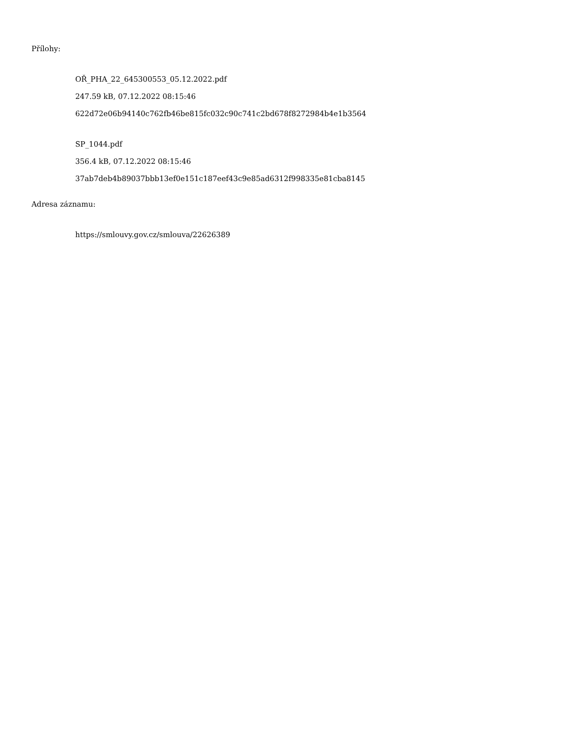Přílohy:
OŘ_PHA_22_645300553_05.12.2022.pdf
247.59 kB, 07.12.2022 08:15:46
622d72e06b94140c762fb46be815fc032c90c741c2bd678f8272984b4e1b3564
SP_1044.pdf
356.4 kB, 07.12.2022 08:15:46
37ab7deb4b89037bbb13ef0e151c187eef43c9e85ad6312f998335e81cba8145
Adresa záznamu:
https://smlouvy.gov.cz/smlouva/22626389